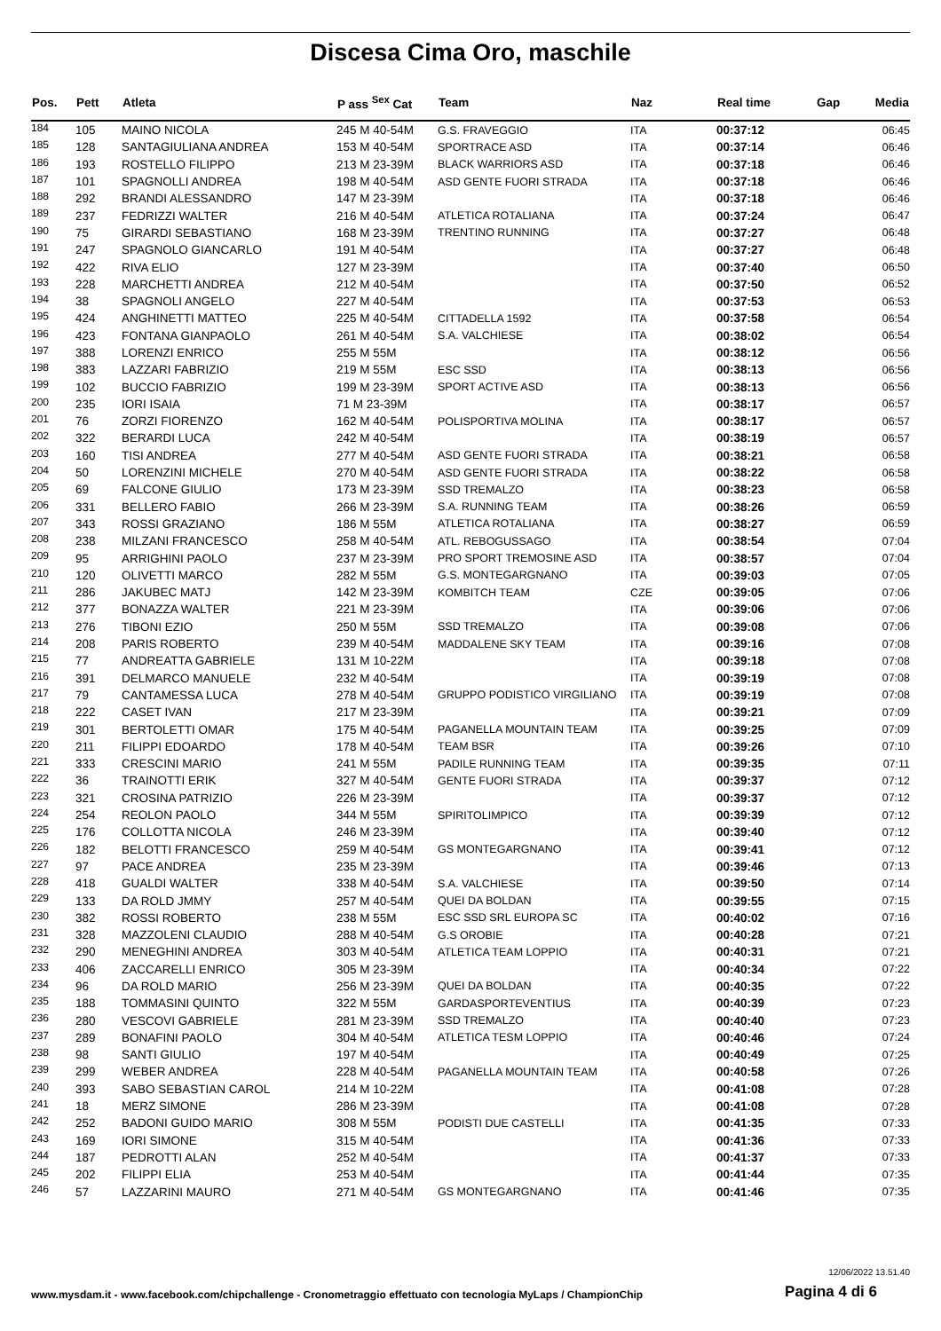Discesa Cima Oro, maschile
| Pos. | Pett | Atleta | P ass <sup>Sex</sup> Cat | Team | Naz | Real time | Gap | Media |
| --- | --- | --- | --- | --- | --- | --- | --- | --- |
| 184 | 105 | MAINO NICOLA | 245 M 40-54M | G.S. FRAVEGGIO | ITA | 00:37:12 | | 06:45 |
| 185 | 128 | SANTAGIULIANA ANDREA | 153 M 40-54M | SPORTRACE ASD | ITA | 00:37:14 | | 06:46 |
| 186 | 193 | ROSTELLO FILIPPO | 213 M 23-39M | BLACK WARRIORS ASD | ITA | 00:37:18 | | 06:46 |
| 187 | 101 | SPAGNOLLI ANDREA | 198 M 40-54M | ASD GENTE FUORI STRADA | ITA | 00:37:18 | | 06:46 |
| 188 | 292 | BRANDI ALESSANDRO | 147 M 23-39M | | ITA | 00:37:18 | | 06:46 |
| 189 | 237 | FEDRIZZI WALTER | 216 M 40-54M | ATLETICA ROTALIANA | ITA | 00:37:24 | | 06:47 |
| 190 | 75 | GIRARDI SEBASTIANO | 168 M 23-39M | TRENTINO RUNNING | ITA | 00:37:27 | | 06:48 |
| 191 | 247 | SPAGNOLO GIANCARLO | 191 M 40-54M | | ITA | 00:37:27 | | 06:48 |
| 192 | 422 | RIVA ELIO | 127 M 23-39M | | ITA | 00:37:40 | | 06:50 |
| 193 | 228 | MARCHETTI ANDREA | 212 M 40-54M | | ITA | 00:37:50 | | 06:52 |
| 194 | 38 | SPAGNOLI ANGELO | 227 M 40-54M | | ITA | 00:37:53 | | 06:53 |
| 195 | 424 | ANGHINETTI MATTEO | 225 M 40-54M | CITTADELLA 1592 | ITA | 00:37:58 | | 06:54 |
| 196 | 423 | FONTANA GIANPAOLO | 261 M 40-54M | S.A. VALCHIESE | ITA | 00:38:02 | | 06:54 |
| 197 | 388 | LORENZI ENRICO | 255 M 55M | | ITA | 00:38:12 | | 06:56 |
| 198 | 383 | LAZZARI FABRIZIO | 219 M 55M | ESC SSD | ITA | 00:38:13 | | 06:56 |
| 199 | 102 | BUCCIO FABRIZIO | 199 M 23-39M | SPORT ACTIVE ASD | ITA | 00:38:13 | | 06:56 |
| 200 | 235 | IORI ISAIA | 71 M 23-39M | | ITA | 00:38:17 | | 06:57 |
| 201 | 76 | ZORZI FIORENZO | 162 M 40-54M | POLISPORTIVA MOLINA | ITA | 00:38:17 | | 06:57 |
| 202 | 322 | BERARDI LUCA | 242 M 40-54M | | ITA | 00:38:19 | | 06:57 |
| 203 | 160 | TISI ANDREA | 277 M 40-54M | ASD GENTE FUORI STRADA | ITA | 00:38:21 | | 06:58 |
| 204 | 50 | LORENZINI MICHELE | 270 M 40-54M | ASD GENTE FUORI STRADA | ITA | 00:38:22 | | 06:58 |
| 205 | 69 | FALCONE GIULIO | 173 M 23-39M | SSD TREMALZO | ITA | 00:38:23 | | 06:58 |
| 206 | 331 | BELLERO FABIO | 266 M 23-39M | S.A. RUNNING TEAM | ITA | 00:38:26 | | 06:59 |
| 207 | 343 | ROSSI GRAZIANO | 186 M 55M | ATLETICA ROTALIANA | ITA | 00:38:27 | | 06:59 |
| 208 | 238 | MILZANI FRANCESCO | 258 M 40-54M | ATL. REBOGUSSAGO | ITA | 00:38:54 | | 07:04 |
| 209 | 95 | ARRIGHINI PAOLO | 237 M 23-39M | PRO SPORT TREMOSINE ASD | ITA | 00:38:57 | | 07:04 |
| 210 | 120 | OLIVETTI MARCO | 282 M 55M | G.S. MONTEGARGNANO | ITA | 00:39:03 | | 07:05 |
| 211 | 286 | JAKUBEC MATJ | 142 M 23-39M | KOMBITCH TEAM | CZE | 00:39:05 | | 07:06 |
| 212 | 377 | BONAZZA WALTER | 221 M 23-39M | | ITA | 00:39:06 | | 07:06 |
| 213 | 276 | TIBONI EZIO | 250 M 55M | SSD TREMALZO | ITA | 00:39:08 | | 07:06 |
| 214 | 208 | PARIS ROBERTO | 239 M 40-54M | MADDALENE SKY TEAM | ITA | 00:39:16 | | 07:08 |
| 215 | 77 | ANDREATTA GABRIELE | 131 M 10-22M | | ITA | 00:39:18 | | 07:08 |
| 216 | 391 | DELMARCO MANUELE | 232 M 40-54M | | ITA | 00:39:19 | | 07:08 |
| 217 | 79 | CANTAMESSA LUCA | 278 M 40-54M | GRUPPO PODISTICO VIRGILIANO | ITA | 00:39:19 | | 07:08 |
| 218 | 222 | CASET IVAN | 217 M 23-39M | | ITA | 00:39:21 | | 07:09 |
| 219 | 301 | BERTOLETTI OMAR | 175 M 40-54M | PAGANELLA MOUNTAIN TEAM | ITA | 00:39:25 | | 07:09 |
| 220 | 211 | FILIPPI EDOARDO | 178 M 40-54M | TEAM BSR | ITA | 00:39:26 | | 07:10 |
| 221 | 333 | CRESCINI MARIO | 241 M 55M | PADILE RUNNING TEAM | ITA | 00:39:35 | | 07:11 |
| 222 | 36 | TRAINOTTI ERIK | 327 M 40-54M | GENTE FUORI STRADA | ITA | 00:39:37 | | 07:12 |
| 223 | 321 | CROSINA PATRIZIO | 226 M 23-39M | | ITA | 00:39:37 | | 07:12 |
| 224 | 254 | REOLON PAOLO | 344 M 55M | SPIRITOLIMPICO | ITA | 00:39:39 | | 07:12 |
| 225 | 176 | COLLOTTA NICOLA | 246 M 23-39M | | ITA | 00:39:40 | | 07:12 |
| 226 | 182 | BELOTTI FRANCESCO | 259 M 40-54M | GS MONTEGARGNANO | ITA | 00:39:41 | | 07:12 |
| 227 | 97 | PACE ANDREA | 235 M 23-39M | | ITA | 00:39:46 | | 07:13 |
| 228 | 418 | GUALDI WALTER | 338 M 40-54M | S.A. VALCHIESE | ITA | 00:39:50 | | 07:14 |
| 229 | 133 | DA ROLD JMMY | 257 M 40-54M | QUEI DA BOLDAN | ITA | 00:39:55 | | 07:15 |
| 230 | 382 | ROSSI ROBERTO | 238 M 55M | ESC SSD SRL EUROPA SC | ITA | 00:40:02 | | 07:16 |
| 231 | 328 | MAZZOLENI CLAUDIO | 288 M 40-54M | G.S OROBIE | ITA | 00:40:28 | | 07:21 |
| 232 | 290 | MENEGHINI ANDREA | 303 M 40-54M | ATLETICA TEAM LOPPIO | ITA | 00:40:31 | | 07:21 |
| 233 | 406 | ZACCARELLI ENRICO | 305 M 23-39M | | ITA | 00:40:34 | | 07:22 |
| 234 | 96 | DA ROLD MARIO | 256 M 23-39M | QUEI DA BOLDAN | ITA | 00:40:35 | | 07:22 |
| 235 | 188 | TOMMASINI QUINTO | 322 M 55M | GARDASPORTEVENTIUS | ITA | 00:40:39 | | 07:23 |
| 236 | 280 | VESCOVI GABRIELE | 281 M 23-39M | SSD TREMALZO | ITA | 00:40:40 | | 07:23 |
| 237 | 289 | BONAFINI PAOLO | 304 M 40-54M | ATLETICA TESM LOPPIO | ITA | 00:40:46 | | 07:24 |
| 238 | 98 | SANTI GIULIO | 197 M 40-54M | | ITA | 00:40:49 | | 07:25 |
| 239 | 299 | WEBER ANDREA | 228 M 40-54M | PAGANELLA MOUNTAIN TEAM | ITA | 00:40:58 | | 07:26 |
| 240 | 393 | SABO SEBASTIAN CAROL | 214 M 10-22M | | ITA | 00:41:08 | | 07:28 |
| 241 | 18 | MERZ SIMONE | 286 M 23-39M | | ITA | 00:41:08 | | 07:28 |
| 242 | 252 | BADONI GUIDO MARIO | 308 M 55M | PODISTI DUE CASTELLI | ITA | 00:41:35 | | 07:33 |
| 243 | 169 | IORI SIMONE | 315 M 40-54M | | ITA | 00:41:36 | | 07:33 |
| 244 | 187 | PEDROTTI ALAN | 252 M 40-54M | | ITA | 00:41:37 | | 07:33 |
| 245 | 202 | FILIPPI ELIA | 253 M 40-54M | | ITA | 00:41:44 | | 07:35 |
| 246 | 57 | LAZZARINI MAURO | 271 M 40-54M | GS MONTEGARGNANO | ITA | 00:41:46 | | 07:35 |
12/06/2022 13.51.40
www.mysdam.it - www.facebook.com/chipchallenge - Cronometraggio effettuato con tecnologia MyLaps / ChampionChip
Pagina 4 di 6